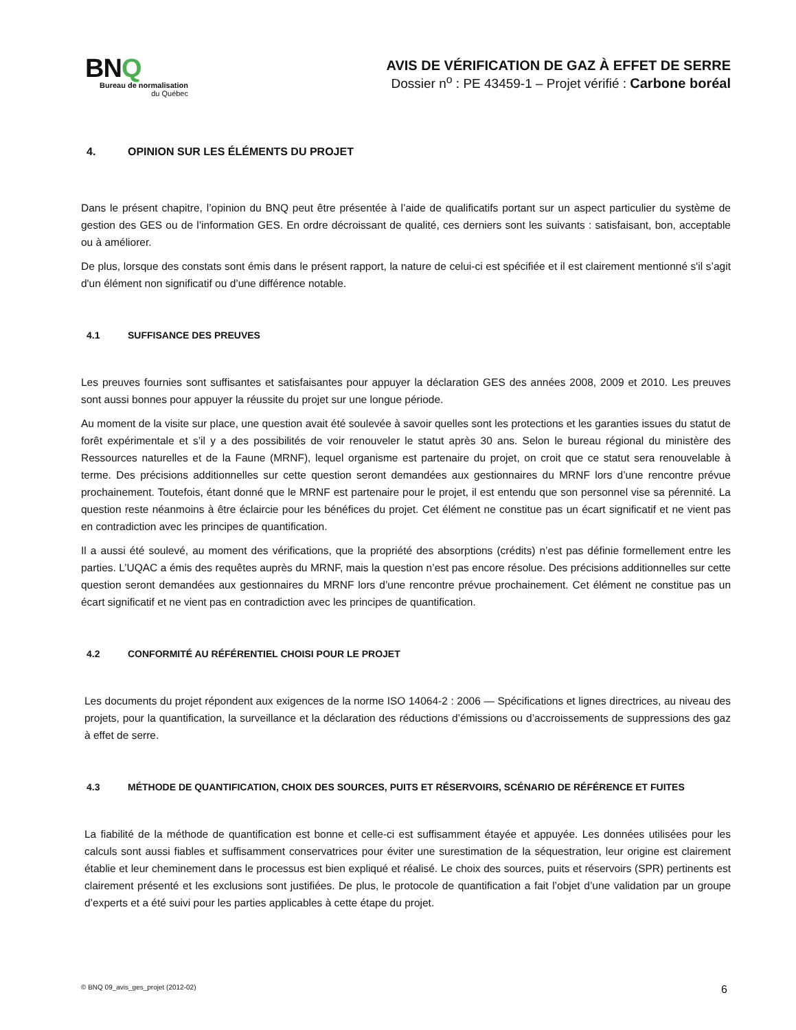BNQ
Bureau de normalisation
du Québec
AVIS DE VÉRIFICATION DE GAZ À EFFET DE SERRE
Dossier n<sup>o</sup> : PE 43459-1 – Projet vérifié : Carbone boréal
4. OPINION SUR LES ÉLÉMENTS DU PROJET
Dans le présent chapitre, l’opinion du BNQ peut être présentée à l’aide de qualificatifs portant sur un aspect particulier du système de gestion des GES ou de l’information GES. En ordre décroissant de qualité, ces derniers sont les suivants : satisfaisant, bon, acceptable ou à améliorer.
De plus, lorsque des constats sont émis dans le présent rapport, la nature de celui-ci est spécifiée et il est clairement mentionné s'il s’agit d'un élément non significatif ou d’une différence notable.
4.1 SUFFISANCE DES PREUVES
Les preuves fournies sont suffisantes et satisfaisantes pour appuyer la déclaration GES des années 2008, 2009 et 2010. Les preuves sont aussi bonnes pour appuyer la réussite du projet sur une longue période.
Au moment de la visite sur place, une question avait été soulevée à savoir quelles sont les protections et les garanties issues du statut de forêt expérimentale et s’il y a des possibilités de voir renouveler le statut après 30 ans. Selon le bureau régional du ministère des Ressources naturelles et de la Faune (MRNF), lequel organisme est partenaire du projet, on croit que ce statut sera renouvelable à terme. Des précisions additionnelles sur cette question seront demandées aux gestionnaires du MRNF lors d’une rencontre prévue prochainement. Toutefois, étant donné que le MRNF est partenaire pour le projet, il est entendu que son personnel vise sa pérennité. La question reste néanmoins à être éclaircie pour les bénéfices du projet. Cet élément ne constitue pas un écart significatif et ne vient pas en contradiction avec les principes de quantification.
Il a aussi été soulevé, au moment des vérifications, que la propriété des absorptions (crédits) n’est pas définie formellement entre les parties. L’UQAC a émis des requêtes auprès du MRNF, mais la question n’est pas encore résolue. Des précisions additionnelles sur cette question seront demandées aux gestionnaires du MRNF lors d’une rencontre prévue prochainement. Cet élément ne constitue pas un écart significatif et ne vient pas en contradiction avec les principes de quantification.
4.2 CONFORMITÉ AU RÉFÉRENTIEL CHOISI POUR LE PROJET
Les documents du projet répondent aux exigences de la norme ISO 14064-2 : 2006 — Spécifications et lignes directrices, au niveau des projets, pour la quantification, la surveillance et la déclaration des réductions d’émissions ou d’accroissements de suppressions des gaz à effet de serre.
4.3 MÉTHODE DE QUANTIFICATION, CHOIX DES SOURCES, PUITS ET RÉSERVOIRS, SCÉNARIO DE RÉFÉRENCE ET FUITES
La fiabilité de la méthode de quantification est bonne et celle-ci est suffisamment étayée et appuyée. Les données utilisées pour les calculs sont aussi fiables et suffisamment conservatrices pour éviter une surestimation de la séquestration, leur origine est clairement établie et leur cheminement dans le processus est bien expliqué et réalisé. Le choix des sources, puits et réservoirs (SPR) pertinents est clairement présenté et les exclusions sont justifiées. De plus, le protocole de quantification a fait l’objet d’une validation par un groupe d’experts et a été suivi pour les parties applicables à cette étape du projet.
© BNQ 09_avis_ges_projet (2012-02) 6